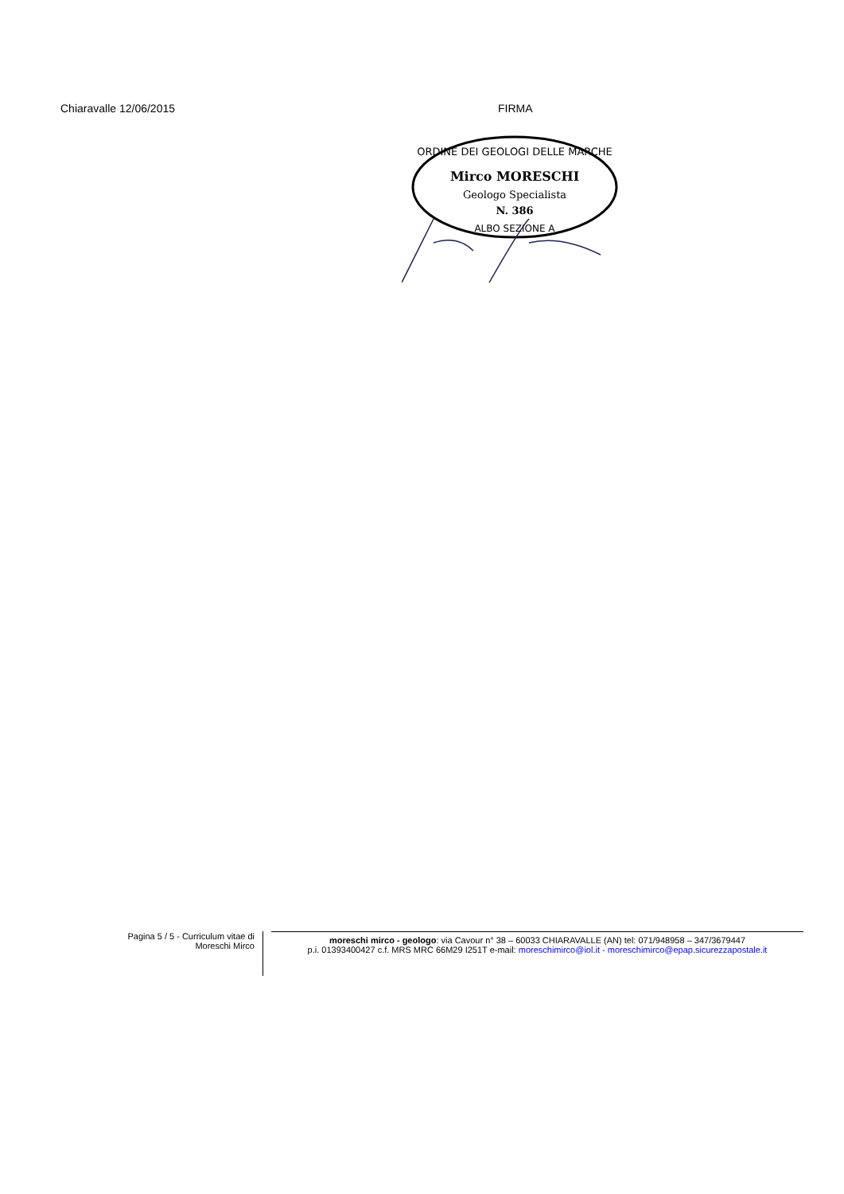Chiaravalle 12/06/2015 FIRMA
ORDINE DEI GEOLOGI DELLE MARCHE
Mirco MORESCHI
Geologo Specialista
N. 386
ALBO SEZIONE A
Pagina 5 / 5 - Curriculum vitae di Moreschi Mirco
moreschi mirco - geologo: via Cavour n° 38 – 60033 CHIARAVALLE (AN) tel: 071/948958 – 347/3679447
p.i. 01393400427 c.f. MRS MRC 66M29 I251T e-mail: moreschimirco@iol.it - moreschimirco@epap.sicurezzapostale.it